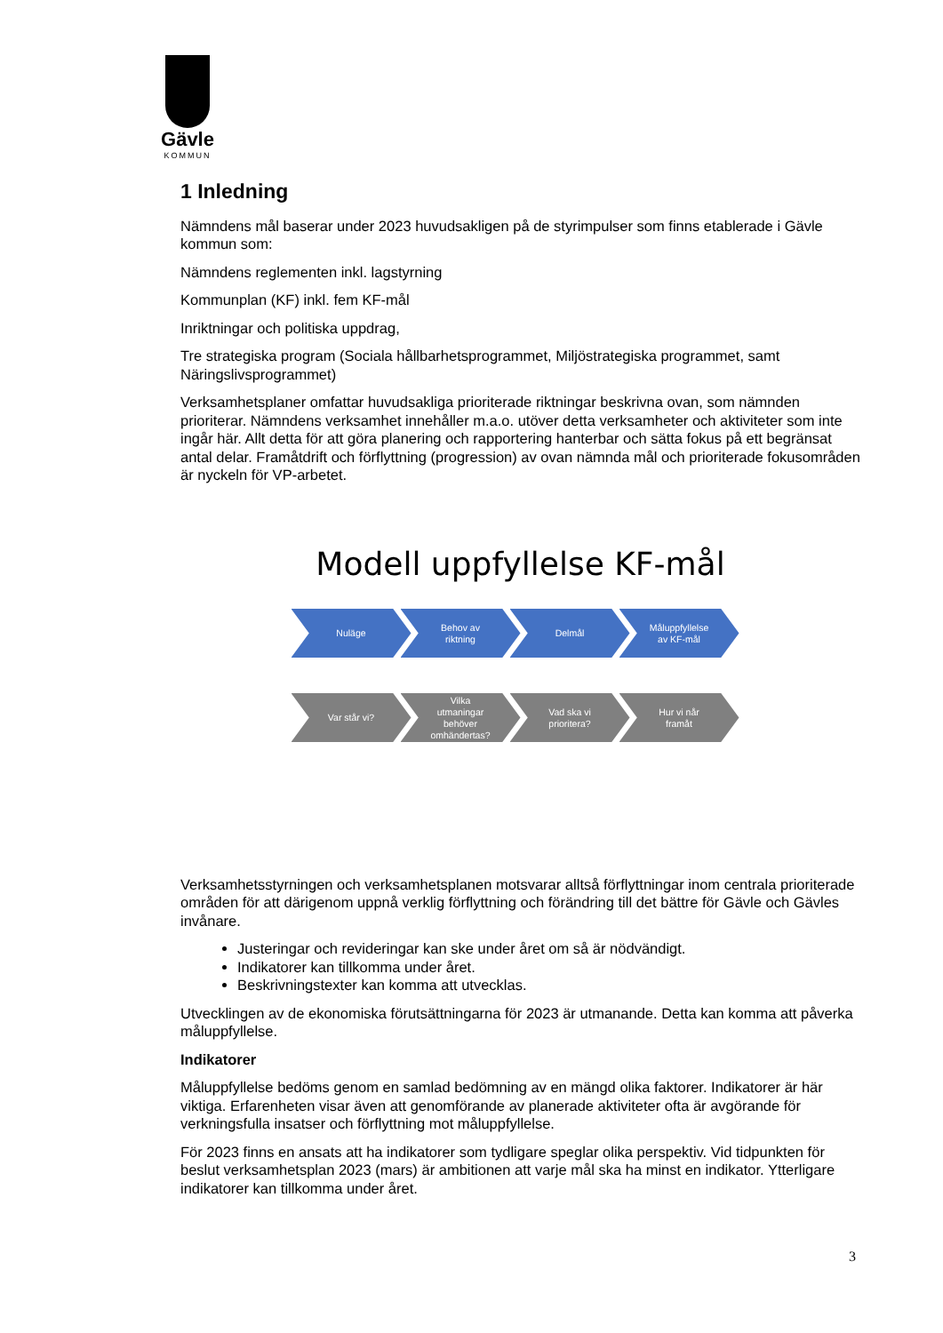Gävle
KOMMUN
1 Inledning
Nämndens mål baserar under 2023 huvudsakligen på de styrimpulser som finns etablerade i Gävle kommun som:
Nämndens reglementen inkl. lagstyrning
Kommunplan (KF) inkl. fem KF-mål
Inriktningar och politiska uppdrag,
Tre strategiska program (Sociala hållbarhetsprogrammet, Miljöstrategiska programmet, samt Näringslivsprogrammet)
Verksamhetsplaner omfattar huvudsakliga prioriterade riktningar beskrivna ovan, som nämnden prioriterar. Nämndens verksamhet innehåller m.a.o. utöver detta verksamheter och aktiviteter som inte ingår här. Allt detta för att göra planering och rapportering hanterbar och sätta fokus på ett begränsat antal delar. Framåtdrift och förflyttning (progression) av ovan nämnda mål och prioriterade fokusområden är nyckeln för VP-arbetet.
Modell uppfyllelse KF-mål
Nuläge Behov av
riktning
Delmål Måluppfyllelse
av KF-mål
Var står vi? Vilka
utmaningar
behöver
omhändertas?
Vad ska vi
prioritera?
Hur vi når
framåt
Verksamhetsstyrningen och verksamhetsplanen motsvarar alltså förflyttningar inom centrala prioriterade områden för att därigenom uppnå verklig förflyttning och förändring till det bättre för Gävle och Gävles invånare.
Justeringar och revideringar kan ske under året om så är nödvändigt.
Indikatorer kan tillkomma under året.
Beskrivningstexter kan komma att utvecklas.
Utvecklingen av de ekonomiska förutsättningarna för 2023 är utmanande. Detta kan komma att påverka måluppfyllelse.
Indikatorer
Måluppfyllelse bedöms genom en samlad bedömning av en mängd olika faktorer. Indikatorer är här viktiga. Erfarenheten visar även att genomförande av planerade aktiviteter ofta är avgörande för verkningsfulla insatser och förflyttning mot måluppfyllelse.
För 2023 finns en ansats att ha indikatorer som tydligare speglar olika perspektiv. Vid tidpunkten för beslut verksamhetsplan 2023 (mars) är ambitionen att varje mål ska ha minst en indikator. Ytterligare indikatorer kan tillkomma under året.
3